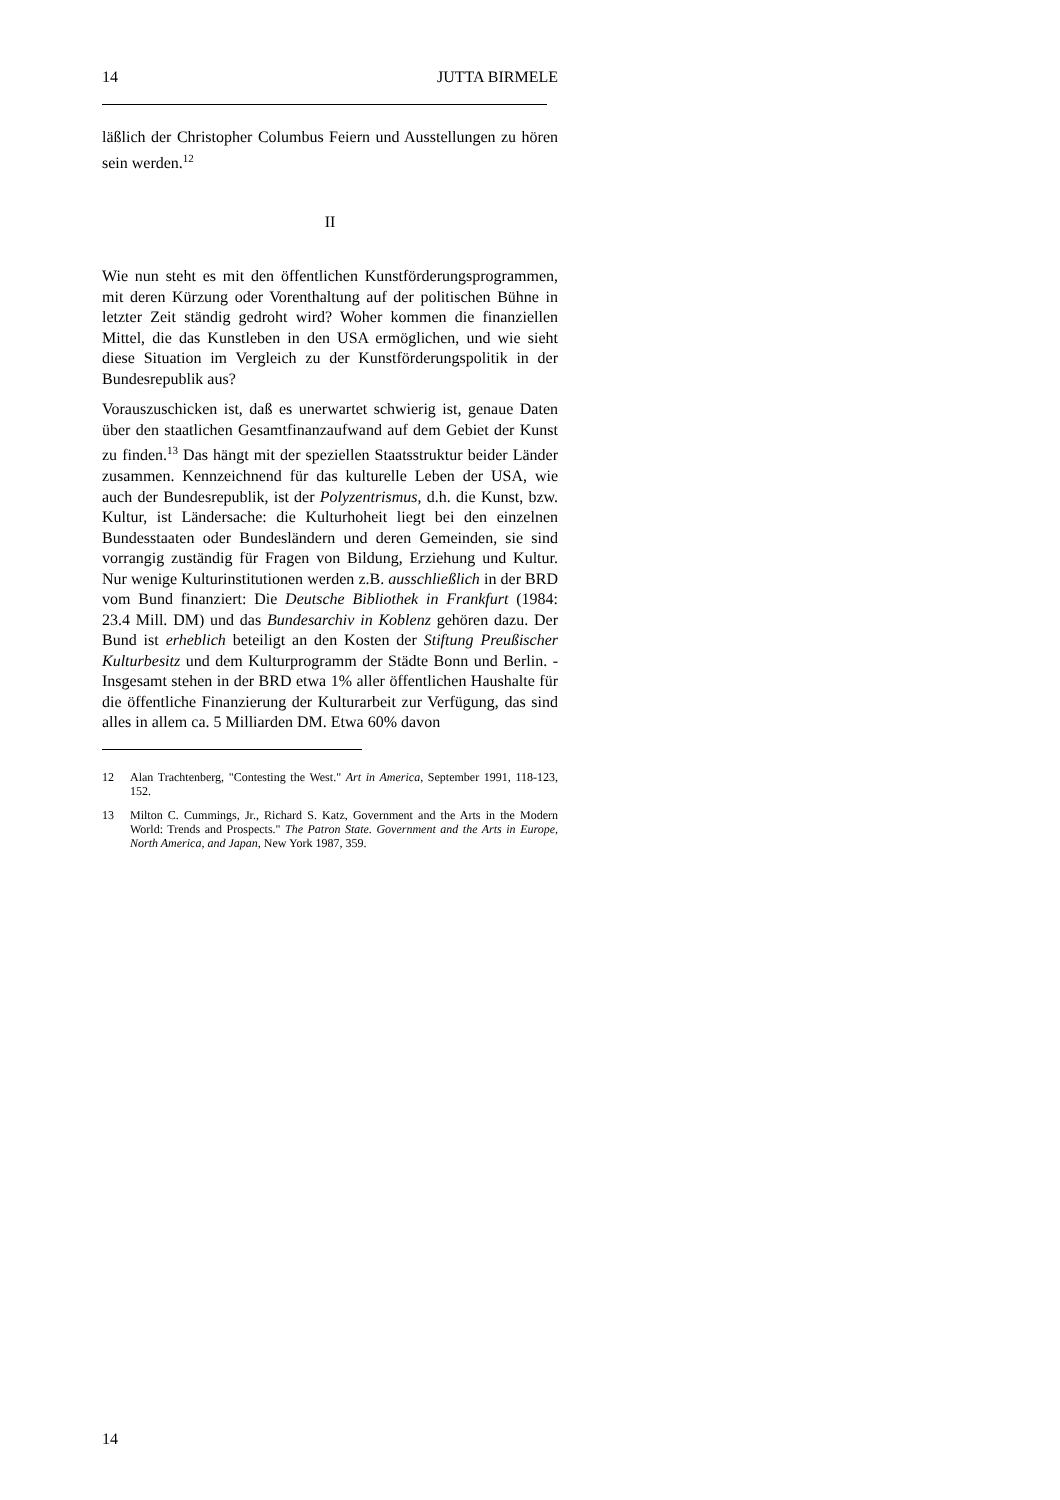14 JUTTA BIRMELE
läßlich der Christopher Columbus Feiern und Ausstellungen zu hören sein werden.<sup>12</sup>
II
Wie nun steht es mit den öffentlichen Kunstförderungsprogrammen, mit deren Kürzung oder Vorenthaltung auf der politischen Bühne in letzter Zeit ständig gedroht wird? Woher kommen die finanziellen Mittel, die das Kunstleben in den USA ermöglichen, und wie sieht diese Situation im Vergleich zu der Kunstförderungspolitik in der Bundesrepublik aus?
Vorauszuschicken ist, daß es unerwartet schwierig ist, genaue Daten über den staatlichen Gesamtfinanzaufwand auf dem Gebiet der Kunst zu finden.<sup>13</sup> Das hängt mit der speziellen Staatsstruktur beider Länder zusammen. Kennzeichnend für das kulturelle Leben der USA, wie auch der Bundesrepublik, ist der Polyzentrismus, d.h. die Kunst, bzw. Kultur, ist Ländersache: die Kulturhoheit liegt bei den einzelnen Bundesstaaten oder Bundesländern und deren Gemeinden, sie sind vorrangig zuständig für Fragen von Bildung, Erziehung und Kultur. Nur wenige Kulturinstitutionen werden z.B. ausschließlich in der BRD vom Bund finanziert: Die Deutsche Bibliothek in Frankfurt (1984: 23.4 Mill. DM) und das Bundesarchiv in Koblenz gehören dazu. Der Bund ist erheblich beteiligt an den Kosten der Stiftung Preußischer Kulturbesitz und dem Kulturprogramm der Städte Bonn und Berlin. - Insgesamt stehen in der BRD etwa 1% aller öffentlichen Haushalte für die öffentliche Finanzierung der Kulturarbeit zur Verfügung, das sind alles in allem ca. 5 Milliarden DM. Etwa 60% davon
12 Alan Trachtenberg, "Contesting the West." Art in America, September 1991, 118-123, 152.
13 Milton C. Cummings, Jr., Richard S. Katz, Government and the Arts in the Modern World: Trends and Prospects." The Patron State. Government and the Arts in Europe, North America, and Japan, New York 1987, 359.
14